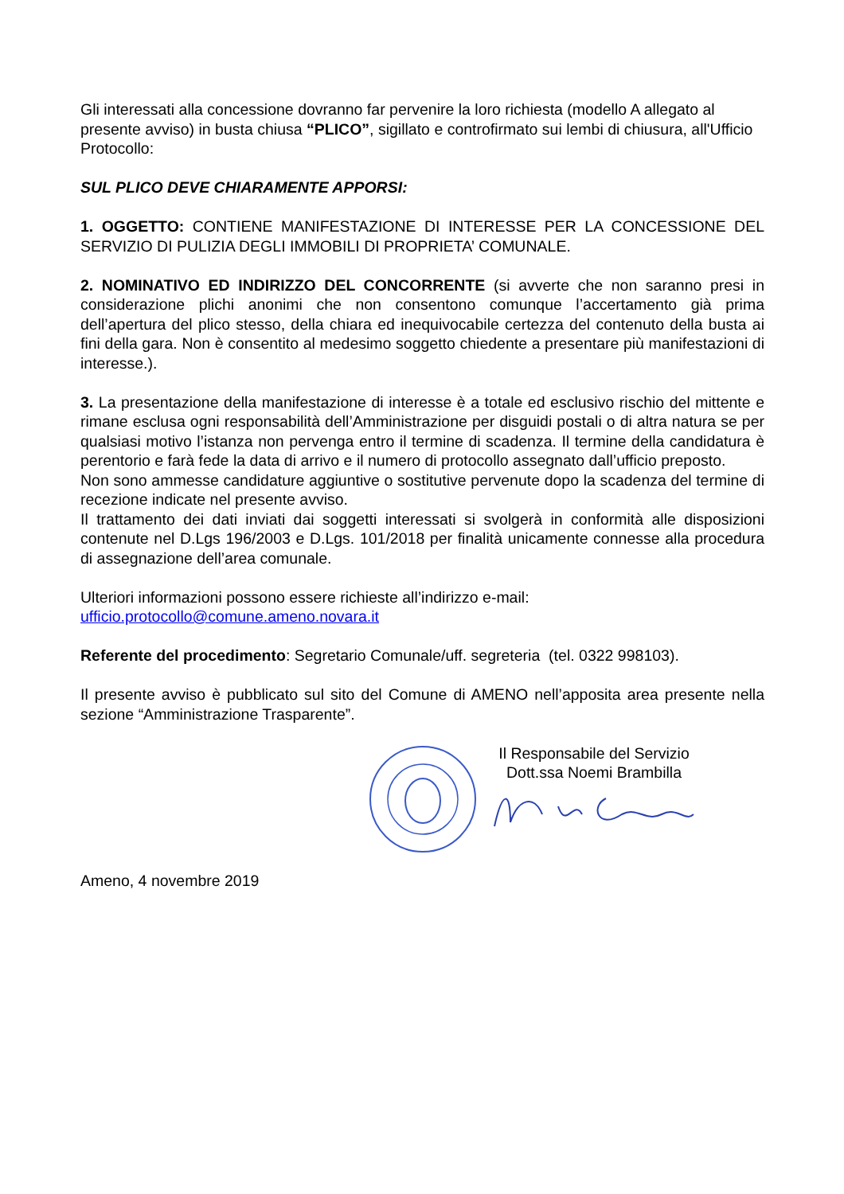Gli interessati alla concessione dovranno far pervenire la loro richiesta (modello A allegato al presente avviso) in busta chiusa “PLICO”, sigillato e controfirmato sui lembi di chiusura, all'Ufficio Protocollo:
SUL PLICO DEVE CHIARAMENTE APPORSI:
1. OGGETTO: CONTIENE MANIFESTAZIONE DI INTERESSE PER LA CONCESSIONE DEL SERVIZIO DI PULIZIA DEGLI IMMOBILI DI PROPRIETA’ COMUNALE.
2. NOMINATIVO ED INDIRIZZO DEL CONCORRENTE (si avverte che non saranno presi in considerazione plichi anonimi che non consentono comunque l’accertamento già prima dell’apertura del plico stesso, della chiara ed inequivocabile certezza del contenuto della busta ai fini della gara. Non è consentito al medesimo soggetto chiedente a presentare più manifestazioni di interesse.).
3. La presentazione della manifestazione di interesse è a totale ed esclusivo rischio del mittente e rimane esclusa ogni responsabilità dell’Amministrazione per disguidi postali o di altra natura se per qualsiasi motivo l’istanza non pervenga entro il termine di scadenza. Il termine della candidatura è perentorio e farà fede la data di arrivo e il numero di protocollo assegnato dall’ufficio preposto.
Non sono ammesse candidature aggiuntive o sostitutive pervenute dopo la scadenza del termine di recezione indicate nel presente avviso.
Il trattamento dei dati inviati dai soggetti interessati si svolgerà in conformità alle disposizioni contenute nel D.Lgs 196/2003 e D.Lgs. 101/2018 per finalità unicamente connesse alla procedura di assegnazione dell’area comunale.
Ulteriori informazioni possono essere richieste all’indirizzo e-mail:
ufficio.protocollo@comune.ameno.novara.it
Referente del procedimento: Segretario Comunale/uff. segreteria (tel. 0322 998103).
Il presente avviso è pubblicato sul sito del Comune di AMENO nell’apposita area presente nella sezione “Amministrazione Trasparente”.
Ameno, 4 novembre 2019
Il Responsabile del Servizio
Dott.ssa Noemi Brambilla